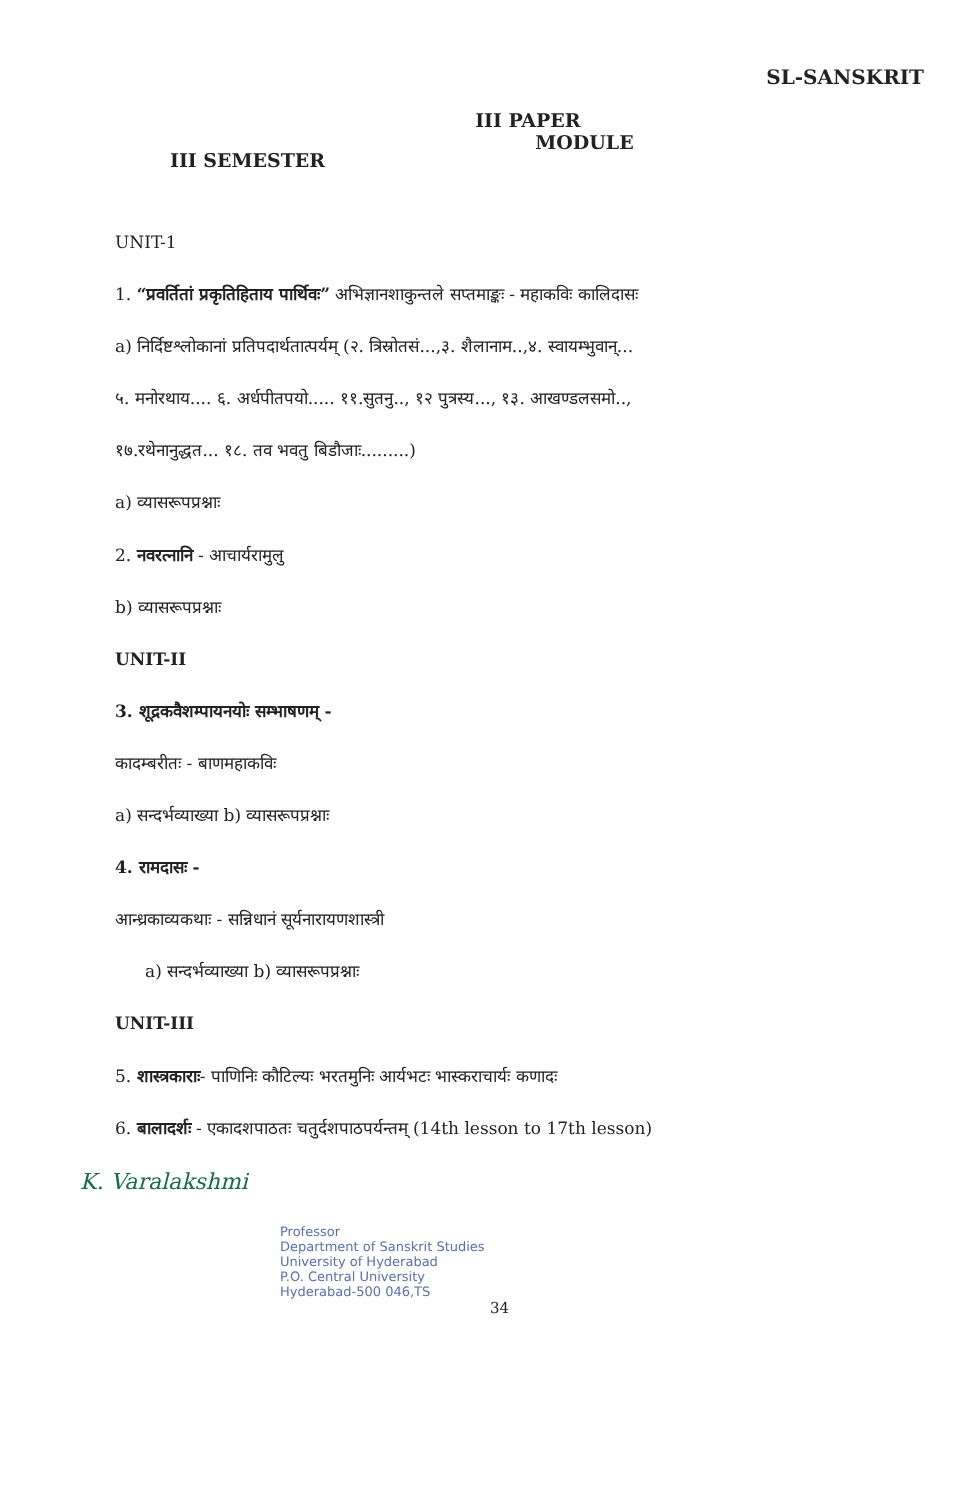SL-SANSKRIT
III SEMESTER
III PAPER
MODULE
UNIT-1
1. “प्रवर्तितां प्रकृतिहिताय पार्थिवः” अभिज्ञानशाकुन्तले सप्तमाङ्कः - महाकविः कालिदासः
a) निर्दिष्टश्लोकानां प्रतिपदार्थतात्पर्यम् (२. त्रिस्रोतसं...,३. शैलानाम..,४. स्वायम्भुवान्...
५. मनोरथाय.... ६. अर्धपीतपयो..... ११.सुतनु.., १२ पुत्रस्य..., १३. आखण्डलसमो..,
१७.रथेनानुद्धत... १८. तव भवतु बिडौजाः.........)
a) व्यासरूपप्रश्नाः
2. नवरत्नानि - आचार्यरामुलु
b) व्यासरूपप्रश्नाः
UNIT-II
3. शूद्रकवैशम्पायनयोः सम्भाषणम् -
कादम्बरीतः - बाणमहाकविः
a) सन्दर्भव्याख्या b) व्यासरूपप्रश्नाः
4. रामदासः -
आन्ध्रकाव्यकथाः - सन्निधानं सूर्यनारायणशास्त्री
a) सन्दर्भव्याख्या b) व्यासरूपप्रश्नाः
UNIT-III
5. शास्त्रकाराः- पाणिनिः कौटिल्यः भरतमुनिः आर्यभटः भास्कराचार्यः कणादः
6. बालादर्शः - एकादशपाठतः चतुर्दशपाठपर्यन्तम् (14th lesson to 17th lesson)
K. Varalakshmi
Professor
Department of Sanskrit Studies
University of Hyderabad
P.O. Central University
Hyderabad-500 046,TS
34